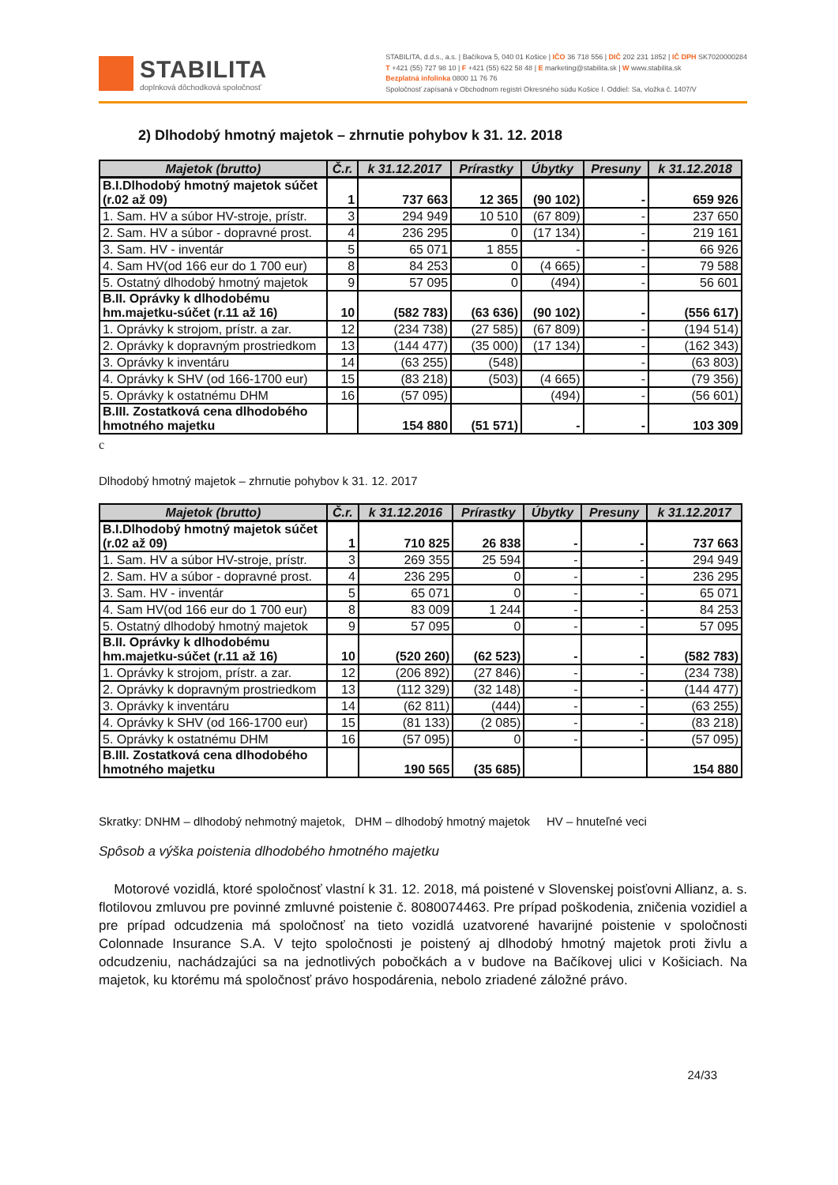STABILITA
doplnková dôchodková spoločnosť
STABILITA, d.d.s., a.s. | Bačíkova 5, 040 01 Košice | IČO 36 718 556 | DIČ 202 231 1852 | IČ DPH SK7020000284
T +421 (55) 727 98 10 | F +421 (55) 622 58 48 | E marketing@stabilita.sk | W www.stabilita.sk
Bezplatná infolinka 0800 11 76 76
Spoločnosť zapísaná v Obchodnom registri Okresného súdu Košice I. Oddiel: Sa, vložka č. 1407/V
2) Dlhodobý hmotný majetok – zhrnutie pohybov k 31. 12. 2018
| Majetok (brutto) | Č.r. | k 31.12.2017 | Prírastky | Úbytky | Presuny | k 31.12.2018 |
| --- | --- | --- | --- | --- | --- | --- |
| B.I.Dlhodobý hmotný majetok súčet (r.02 až 09) | 1 | 737 663 | 12 365 | (90 102) | - | 659 926 |
| 1. Sam. HV a súbor HV-stroje, prístr. | 3 | 294 949 | 10 510 | (67 809) | - | 237 650 |
| 2. Sam. HV a súbor - dopravné prost. | 4 | 236 295 | 0 | (17 134) | - | 219 161 |
| 3. Sam. HV - inventár | 5 | 65 071 | 1 855 | - | - | 66 926 |
| 4. Sam HV(od 166 eur do 1 700 eur) | 8 | 84 253 | 0 | (4 665) | - | 79 588 |
| 5. Ostatný dlhodobý hmotný majetok | 9 | 57 095 | 0 | (494) | - | 56 601 |
| B.II. Oprávky k dlhodobému hm.majetku-súčet (r.11 až 16) | 10 | (582 783) | (63 636) | (90 102) | - | (556 617) |
| 1. Oprávky k strojom, prístr. a zar. | 12 | (234 738) | (27 585) | (67 809) | - | (194 514) |
| 2. Oprávky k dopravným prostriedkom | 13 | (144 477) | (35 000) | (17 134) | - | (162 343) |
| 3. Oprávky k inventáru | 14 | (63 255) | (548) | | - | (63 803) |
| 4. Oprávky k SHV (od 166-1700 eur) | 15 | (83 218) | (503) | (4 665) | - | (79 356) |
| 5. Oprávky k ostatnému DHM | 16 | (57 095) | | (494) | - | (56 601) |
| B.III. Zostatková cena dlhodobého hmotného majetku | | 154 880 | (51 571) | - | - | 103 309 |
c
Dlhodobý hmotný majetok – zhrnutie pohybov k 31. 12. 2017
| Majetok (brutto) | Č.r. | k 31.12.2016 | Prírastky | Úbytky | Presuny | k 31.12.2017 |
| --- | --- | --- | --- | --- | --- | --- |
| B.I.Dlhodobý hmotný majetok súčet (r.02 až 09) | 1 | 710 825 | 26 838 | - | - | 737 663 |
| 1. Sam. HV a súbor HV-stroje, prístr. | 3 | 269 355 | 25 594 | - | - | 294 949 |
| 2. Sam. HV a súbor - dopravné prost. | 4 | 236 295 | 0 | - | - | 236 295 |
| 3. Sam. HV - inventár | 5 | 65 071 | 0 | - | - | 65 071 |
| 4. Sam HV(od 166 eur do 1 700 eur) | 8 | 83 009 | 1 244 | - | - | 84 253 |
| 5. Ostatný dlhodobý hmotný majetok | 9 | 57 095 | 0 | - | - | 57 095 |
| B.II. Oprávky k dlhodobému hm.majetku-súčet (r.11 až 16) | 10 | (520 260) | (62 523) | - | - | (582 783) |
| 1. Oprávky k strojom, prístr. a zar. | 12 | (206 892) | (27 846) | - | - | (234 738) |
| 2. Oprávky k dopravným prostriedkom | 13 | (112 329) | (32 148) | - | - | (144 477) |
| 3. Oprávky k inventáru | 14 | (62 811) | (444) | - | - | (63 255) |
| 4. Oprávky k SHV (od 166-1700 eur) | 15 | (81 133) | (2 085) | - | - | (83 218) |
| 5. Oprávky k ostatnému DHM | 16 | (57 095) | 0 | - | - | (57 095) |
| B.III. Zostatková cena dlhodobého hmotného majetku | | 190 565 | (35 685) | | | 154 880 |
Skratky: DNHM – dlhodobý nehmotný majetok, DHM – dlhodobý hmotný majetok HV – hnuteľné veci
Spôsob a výška poistenia dlhodobého hmotného majetku
Motorové vozidlá, ktoré spoločnosť vlastní k 31. 12. 2018, má poistené v Slovenskej poisťovni Allianz, a. s. flotilovou zmluvou pre povinné zmluvné poistenie č. 8080074463. Pre prípad poškodenia, zničenia vozidiel a pre prípad odcudzenia má spoločnosť na tieto vozidlá uzatvorené havarijné poistenie v spoločnosti Colonnade Insurance S.A. V tejto spoločnosti je poistený aj dlhodobý hmotný majetok proti živlu a odcudzeniu, nachádzajúci sa na jednotlivých pobočkách a v budove na Bačíkovej ulici v Košiciach. Na majetok, ku ktorému má spoločnosť právo hospodárenia, nebolo zriadené záložné právo.
24/33